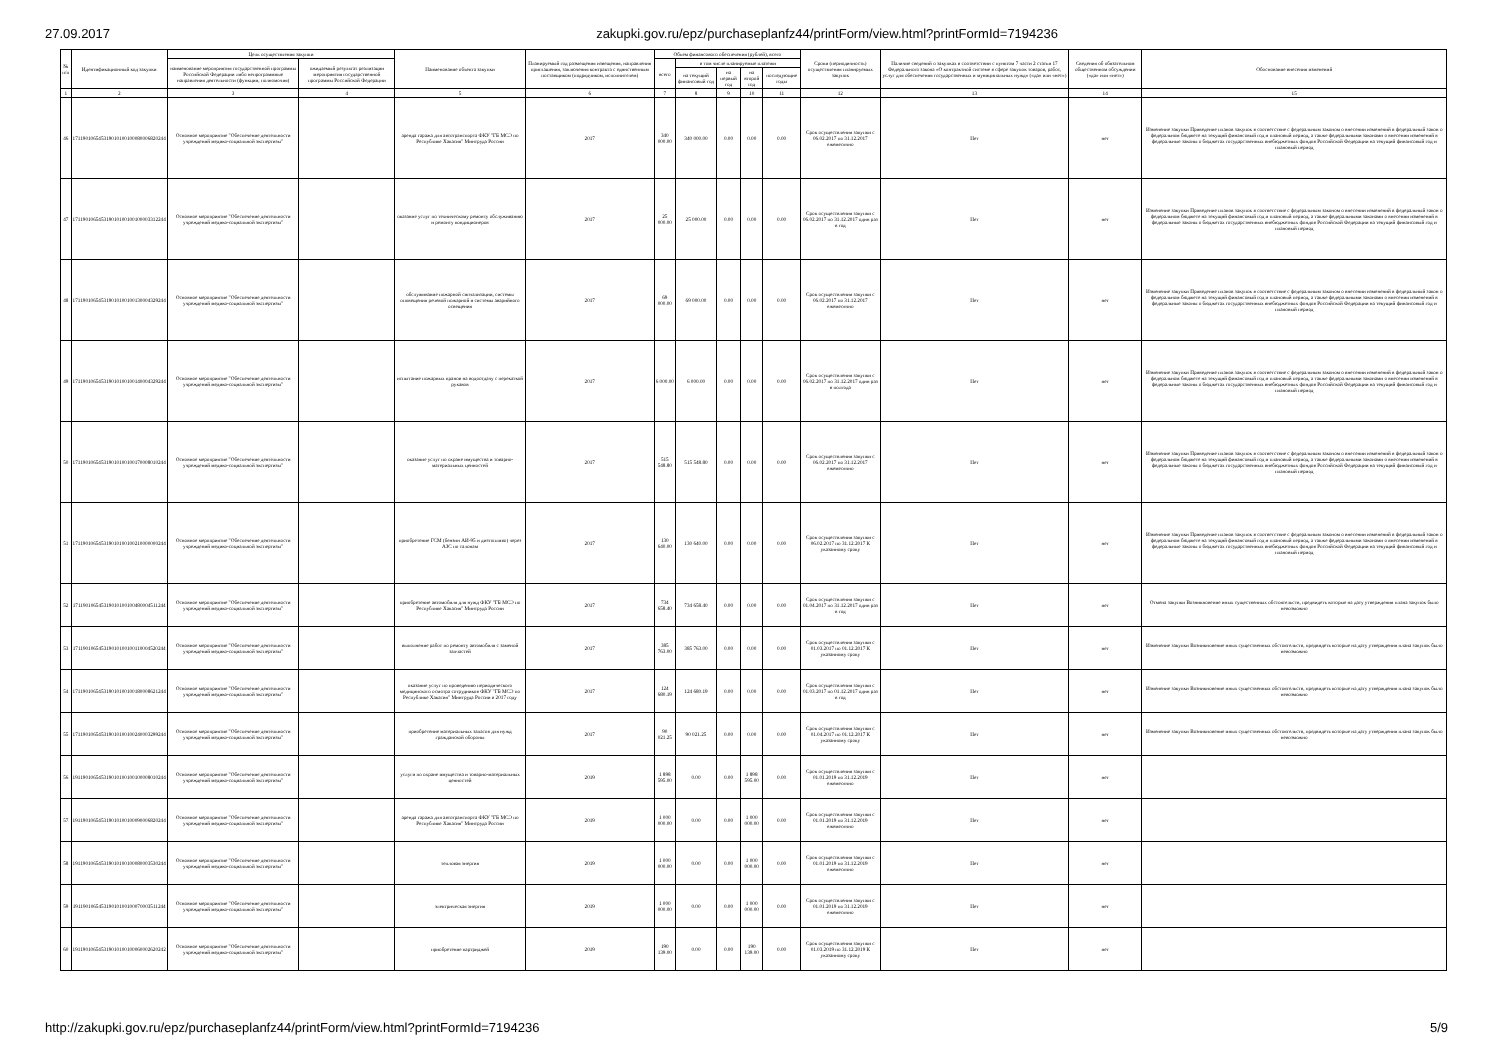27.09.2017 zakupki.gov.ru/epz/purchaseplanfz44/printForm/view.html?printFormId=7194236
| № п/п | Идентификационный код закупки | Цель осуществления закупки | | Наименование объекта закупки | Планируемый год размещения извещения, направления приглашения, заключения контракта с единственным поставщиком (подрядчиком, исполнителем) | Объем финансового обеспечения (рублей), всего | | | | | Сроки (периодичность) осуществления планируемых закупок | Наличие сведений о закупках в соответствии с пунктом 7 части 2 статьи 17 Федерального закона «О контрактной системе в сфере закупок товаров, работ, услуг для обеспечения государственных и муниципальных нужд» («да» или «нет») | Сведения об обязательном общественном обсуждении («да» или «нет») | Обоснование внесения изменений |
| --- | --- | --- | --- | --- | --- | --- | --- | --- | --- | --- | --- | --- | --- | --- |
| | | наименование мероприятия государственной программы Российской Федерации либо непрограммные направления деятельности (функции, полномочия) | ожидаемый результат реализации мероприятия государственной программы Российской Федерации | | | всего | в том числе планируемые платежи | | | | | | | |
| | | | | | | | на текущий финансовый год | на первый год | на второй год | последующие годы | | | | |
| 1 | 2 | 3 | 4 | 5 | 6 | 7 | 8 | 9 | 10 | 11 | 12 | 13 | 14 | 15 |
| 46 | 171190106545319010100100080006820244 | Основное мероприятие "Обеспечение деятельности учреждений медико-социальной экспертизы" | | аренда гаража для автотранспорта ФКУ "ГБ МСЭ по Республике Хакасия" Минтруда России | 2017 | 340 000.00 | 340 000.00 | 0.00 | 0.00 | 0.00 | Срок осуществления закупки с 06.02.2017 по 31.12.2017 ежемесячно | Нет | нет | Изменение закупки Приведение планов закупок в соответствие с федеральным законом о внесении изменений в федеральный закон о федеральном бюджете на текущий финансовый год и плановый период, а также федеральными законами о внесении изменений в федеральные законы о бюджетах государственных внебюджетных фондов Российской Федерации на текущий финансовый год и плановый период |
| 47 | 171190106545319010100100100003312244 | Основное мероприятие "Обеспечение деятельности учреждений медико-социальной экспертизы" | | оказание услуг по техническому ремонту обслуживанию и ремонту кондиционеров | 2017 | 25 000.00 | 25 000.00 | 0.00 | 0.00 | 0.00 | Срок осуществления закупки с 06.02.2017 по 31.12.2017 один раз в год | Нет | нет | Изменение закупки Приведение планов закупок в соответствие с федеральным законом о внесении изменений в федеральный закон о федеральном бюджете на текущий финансовый год и плановый период, а также федеральными законами о внесении изменений в федеральные законы о бюджетах государственных внебюджетных фондов Российской Федерации на текущий финансовый год и плановый период |
| 48 | 171190106545319010100100130004329244 | Основное мероприятие "Обеспечение деятельности учреждений медико-социальной экспертизы" | | обслуживание пожарной сигнализации, системы оповещения речевой пожарной и системы аварийного освещения | 2017 | 69 000.00 | 69 000.00 | 0.00 | 0.00 | 0.00 | Срок осуществления закупки с 06.02.2017 по 31.12.2017 ежемесячно | Нет | нет | Изменение закупки Приведение планов закупок в соответствие с федеральным законом о внесении изменений в федеральный закон о федеральном бюджете на текущий финансовый год и плановый период, а также федеральными законами о внесении изменений в федеральные законы о бюджетах государственных внебюджетных фондов Российской Федерации на текущий финансовый год и плановый период |
| 49 | 171190106545319010100100140004329244 | Основное мероприятие "Обеспечение деятельности учреждений медико-социальной экспертизы" | | испытание пожарных кранов на водоотдачу с перекаткой рукавов | 2017 | 6 000.00 | 6 000.00 | 0.00 | 0.00 | 0.00 | Срок осуществления закупки с 06.02.2017 по 31.12.2017 один раз в полгода | Нет | нет | Изменение закупки Приведение планов закупок в соответствие с федеральным законом о внесении изменений в федеральный закон о федеральном бюджете на текущий финансовый год и плановый период, а также федеральными законами о внесении изменений в федеральные законы о бюджетах государственных внебюджетных фондов Российской Федерации на текущий финансовый год и плановый период |
| 50 | 171190106545319010100100170008010244 | Основное мероприятие "Обеспечение деятельности учреждений медико-социальной экспертизы" | | оказание услуг по охране имущества и товарно-материальных ценностей | 2017 | 515 548.80 | 515 548.80 | 0.00 | 0.00 | 0.00 | Срок осуществления закупки с 06.02.2017 по 31.12.2017 ежемесячно | Нет | нет | Изменение закупки Приведение планов закупок в соответствие с федеральным законом о внесении изменений в федеральный закон о федеральном бюджете на текущий финансовый год и плановый период, а также федеральными законами о внесении изменений в федеральные законы о бюджетах государственных внебюджетных фондов Российской Федерации на текущий финансовый год и плановый период |
| 51 | 171190106545319010100100210000000244 | Основное мероприятие "Обеспечение деятельности учреждений медико-социальной экспертизы" | | приобретение ГСМ (бензин АИ-95 и дизтопливо) через АЗС по талонам | 2017 | 130 640.00 | 130 640.00 | 0.00 | 0.00 | 0.00 | Срок осуществления закупки с 06.02.2017 по 31.12.2017 К указанному сроку | Нет | нет | Изменение закупки Приведение планов закупок в соответствие с федеральным законом о внесении изменений в федеральный закон о федеральном бюджете на текущий финансовый год и плановый период, а также федеральными законами о внесении изменений в федеральные законы о бюджетах государственных внебюджетных фондов Российской Федерации на текущий финансовый год и плановый период |
| 52 | 171190106545319010100100480004511244 | Основное мероприятие "Обеспечение деятельности учреждений медико-социальной экспертизы" | | приобретение автомобиля для нужд ФКУ "ГБ МСЭ по Республике Хакасия" Минтруда России | 2017 | 734 658.40 | 734 658.40 | 0.00 | 0.00 | 0.00 | Срок осуществления закупки с 01.04.2017 по 31.12.2017 один раз в год | Нет | нет | Отмена закупки Возникновение иных существенных обстоятельств, предвидеть которые на дату утверждения плана закупок было невозможно |
| 53 | 171190106545319010100100110004520244 | Основное мероприятие "Обеспечение деятельности учреждений медико-социальной экспертизы" | | выполнение работ по ремонту автомобиля с заменой запчастей | 2017 | 385 763.00 | 385 763.00 | 0.00 | 0.00 | 0.00 | Срок осуществления закупки с 01.03.2017 по 01.12.2017 К указанному сроку | Нет | нет | Изменение закупки Возникновение иных существенных обстоятельств, предвидеть которые на дату утверждения плана закупок было невозможно |
| 54 | 171190106545319010100100180008621244 | Основное мероприятие "Обеспечение деятельности учреждений медико-социальной экспертизы" | | оказание услуг по проведению периодического медицинского осмотра сотрудников ФКУ "ГБ МСЭ по Республике Хакасия" Минтруда России в 2017 году | 2017 | 124 680.19 | 124 680.19 | 0.00 | 0.00 | 0.00 | Срок осуществления закупки с 01.03.2017 по 01.12.2017 один раз в год | Нет | нет | Изменение закупки Возникновение иных существенных обстоятельств, предвидеть которые на дату утверждения плана закупок было невозможно |
| 55 | 171190106545319010100100240003299244 | Основное мероприятие "Обеспечение деятельности учреждений медико-социальной экспертизы" | | приобретение материальных запасов для нужд гражданской обороны | 2017 | 90 021.25 | 90 021.25 | 0.00 | 0.00 | 0.00 | Срок осуществления закупки с 01.04.2017 по 01.12.2017 К указанному сроку | Нет | нет | Изменение закупки Возникновение иных существенных обстоятельств, предвидеть которые на дату утверждения плана закупок было невозможно |
| 56 | 191190106545319010100100100008010244 | Основное мероприятие "Обеспечение деятельности учреждений медико-социальной экспертизы" | | услуги по охране имущества и товарно-материальных ценностей | 2019 | 1 898 595.00 | 0.00 | 0.00 | 1 898 595.00 | 0.00 | Срок осуществления закупки с 01.01.2019 по 31.12.2019 ежемесячно | Нет | нет | |
| 57 | 191190106545319010100100090006820244 | Основное мероприятие "Обеспечение деятельности учреждений медико-социальной экспертизы" | | аренда гаража для автотранспорта ФКУ "ГБ МСЭ по Республике Хакасия" Минтруда России | 2019 | 1 000 000.00 | 0.00 | 0.00 | 1 000 000.00 | 0.00 | Срок осуществления закупки с 01.01.2019 по 31.12.2019 ежемесячно | Нет | нет | |
| 58 | 191190106545319010100100080003530244 | Основное мероприятие "Обеспечение деятельности учреждений медико-социальной экспертизы" | | тепловая энергия | 2019 | 1 000 000.00 | 0.00 | 0.00 | 1 000 000.00 | 0.00 | Срок осуществления закупки с 01.01.2019 по 31.12.2019 ежемесячно | Нет | нет | |
| 59 | 191190106545319010100100070003511244 | Основное мероприятие "Обеспечение деятельности учреждений медико-социальной экспертизы" | | электрическая энергия | 2019 | 1 000 000.00 | 0.00 | 0.00 | 1 000 000.00 | 0.00 | Срок осуществления закупки с 01.01.2019 по 31.12.2019 ежемесячно | Нет | нет | |
| 60 | 191190106545319010100100060002620242 | Основное мероприятие "Обеспечение деятельности учреждений медико-социальной экспертизы" | | приобретение картриджей | 2019 | 190 139.00 | 0.00 | 0.00 | 190 139.00 | 0.00 | Срок осуществления закупки с 01.03.2019 по 31.12.2019 К указанному сроку | Нет | нет | |
http://zakupki.gov.ru/epz/purchaseplanfz44/printForm/view.html?printFormId=7194236 5/9